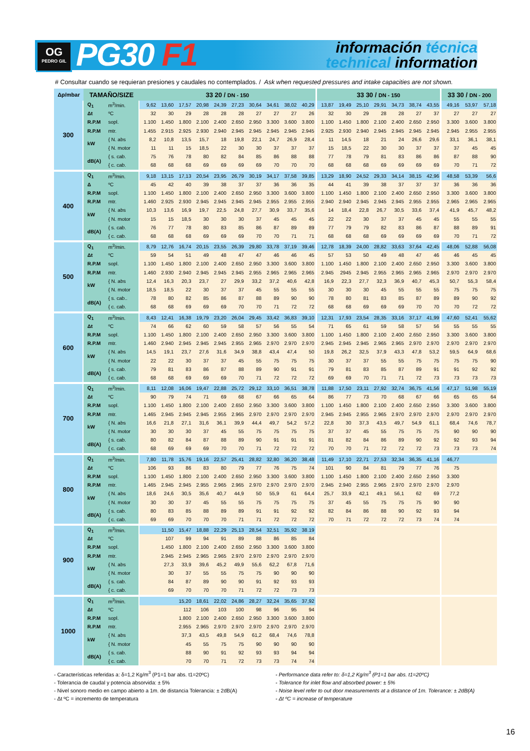OG
PEDRO GIL
PG30 F1
información técnica
technical information
# Consultar cuando se requieran presiones y caudales no contemplados. / Ask when requested pressures and intake capacities are not shown.
| Δp/mbar | TAMAÑO/SIZE | | 33 20 / DN - 150 | | | | | | | | | | 33 30 / DN - 150 | | | | | | | 33 30 / DN - 200 | | |
| --- | --- | --- | --- | --- | --- | --- | --- | --- | --- | --- | --- | --- | --- | --- | --- | --- | --- | --- | --- | --- | --- | --- |
| 300 | Q<sub>1</sub> | m<sup>3</sup>/min. | 9,62 | 13,60 | 17,57 | 20,98 | 24,39 | 27,23 | 30,64 | 34,61 | 38,02 | 40,29 | 13,87 | 19,49 | 25,10 | 29,91 | 34,73 | 38,74 | 43,55 | 49,16 | 53,97 | 57,18 |
| | Δt | ºC | 32 | 30 | 29 | 28 | 28 | 28 | 27 | 27 | 27 | 26 | 32 | 30 | 29 | 28 | 28 | 27 | 37 | 27 | 27 | 27 |
| | R.P.M | sopl. | 1.100 | 1.450 | 1.800 | 2.100 | 2.400 | 2.650 | 2.950 | 3.300 | 3.600 | 3.800 | 1.100 | 1.450 | 1.800 | 2.100 | 2.400 | 2.650 | 2.950 | 3.300 | 3.600 | 3.800 |
| | R.P.M | mtr. | 1.455 | 2.915 | 2.925 | 2.930 | 2.940 | 2.945 | 2.945 | 2.945 | 2.945 | 2.945 | 2.925 | 2.930 | 2.940 | 2.945 | 2.945 | 2.945 | 2.945 | 2.945 | 2.955 | 2.955 |
| | kW | { N. abs | 8,2 | 10,8 | 13,5 | 15,7 | 18 | 19,8 | 22,1 | 24,7 | 26,9 | 28,4 | 11 | 14,5 | 18 | 21 | 24 | 26,6 | 29,6 | 33,1 | 36,1 | 38,1 |
| | | { N. motor | 11 | 11 | 15 | 18,5 | 22 | 30 | 30 | 37 | 37 | 37 | 15 | 18,5 | 22 | 30 | 30 | 37 | 37 | 37 | 45 | 45 |
| | dB(A) | { s. cab. | 75 | 76 | 78 | 80 | 82 | 84 | 85 | 86 | 88 | 88 | 77 | 78 | 79 | 81 | 83 | 86 | 86 | 87 | 88 | 90 |
| | | { c. cab. | 68 | 68 | 68 | 69 | 69 | 69 | 69 | 70 | 70 | 70 | 68 | 68 | 68 | 69 | 69 | 69 | 69 | 70 | 71 | 72 |
| 400 | Q<sub>1</sub> | m<sup>3</sup>/min. | 9,18 | 13,15 | 17,13 | 20,54 | 23,95 | 26,79 | 30,19 | 34,17 | 37,58 | 39,85 | 13,29 | 18,90 | 24,52 | 29,33 | 34,14 | 38,15 | 42,96 | 48,58 | 53,39 | 56,6 |
| | Δ | ºC | 45 | 42 | 40 | 39 | 38 | 37 | 37 | 36 | 36 | 35 | 44 | 41 | 39 | 38 | 37 | 37 | 37 | 36 | 36 | 36 |
| | R.P.M | sopl. | 1.100 | 1.450 | 1.800 | 2.100 | 2.400 | 2.650 | 2.950 | 3.300 | 3.600 | 3.800 | 1.100 | 1.450 | 1.800 | 2.100 | 2.400 | 2.650 | 2.950 | 3.300 | 3.600 | 3.800 |
| | R.P.M | mtr. | 1.460 | 2.925 | 2.930 | 2.945 | 2.945 | 2.945 | 2.945 | 2.955 | 2.955 | 2.955 | 2.940 | 2.940 | 2.945 | 2.945 | 2.945 | 2.955 | 2.955 | 2.965 | 2.965 | 2.965 |
| | kW | { N. abs | 10,3 | 13,6 | 16,9 | 19,7 | 22,5 | 24,8 | 27,7 | 30,9 | 33,7 | 35,6 | 14 | 18,4 | 22,8 | 26,7 | 30,5 | 33,6 | 37,4 | 41,9 | 45,7 | 48,2 |
| | | { N. motor | 15 | 15 | 18,5 | 30 | 30 | 30 | 37 | 45 | 45 | 45 | 22 | 22 | 30 | 37 | 37 | 45 | 45 | 55 | 55 | 55 |
| | dB(A) | { s. cab. | 76 | 77 | 78 | 80 | 83 | 85 | 86 | 87 | 89 | 89 | 77 | 79 | 79 | 82 | 83 | 86 | 87 | 88 | 89 | 91 |
| | | { c. cab. | 68 | 68 | 68 | 69 | 69 | 69 | 70 | 70 | 71 | 71 | 68 | 68 | 68 | 69 | 69 | 69 | 69 | 70 | 71 | 72 |
| 500 | Q<sub>1</sub> | m<sup>3</sup>/min. | 8,79 | 12,76 | 16,74 | 20,15 | 23,55 | 26,39 | 29,80 | 33,78 | 37,19 | 39,46 | 12,78 | 18,39 | 24,00 | 28,82 | 33,63 | 37,64 | 42,45 | 48,06 | 52,88 | 56,08 |
| | Δt | ºC | 59 | 54 | 51 | 49 | 48 | 47 | 47 | 46 | 46 | 45 | 57 | 53 | 50 | 49 | 48 | 47 | 46 | 46 | 45 | 45 |
| | R.P.M | sopl. | 1.100 | 1.450 | 1.800 | 2.100 | 2.400 | 2.650 | 2.950 | 3.300 | 3.600 | 3.800 | 1.100 | 1.450 | 1.800 | 2.100 | 2.400 | 2.650 | 2.950 | 3.300 | 3.600 | 3.800 |
| | R.P.M | mtr. | 1.460 | 2.930 | 2.940 | 2.945 | 2.945 | 2.945 | 2.955 | 2.965 | 2.965 | 2.965 | 2.945 | 2945 | 2.945 | 2.955 | 2.965 | 2.965 | 2.965 | 2.970 | 2.970 | 2.970 |
| | kW | { N. abs | 12,4 | 16,3 | 20,3 | 23,7 | 27 | 29,9 | 33,2 | 37,2 | 40,6 | 42,8 | 16,9 | 22,3 | 27,7 | 32,3 | 36,9 | 40,7 | 45,3 | 50,7 | 55,3 | 58,4 |
| | | { N. motor | 18,5 | 18,5 | 22 | 30 | 37 | 37 | 45 | 55 | 55 | 55 | 30 | 30 | 30 | 45 | 55 | 55 | 55 | 75 | 75 | 75 |
| | dB(A) | { s. cab.. | 78 | 80 | 82 | 85 | 86 | 87 | 88 | 89 | 90 | 90 | 78 | 80 | 81 | 83 | 85 | 87 | 89 | 89 | 90 | 92 |
| | | { c. cab. | 68 | 68 | 69 | 69 | 69 | 70 | 70 | 71 | 72 | 72 | 68 | 68 | 69 | 69 | 69 | 70 | 70 | 70 | 72 | 72 |
| 600 | Q<sub>1</sub> | m<sup>3</sup>/min. | 8,43 | 12,41 | 16,38 | 19,79 | 23,20 | 26,04 | 29,45 | 33,42 | 36,83 | 39,10 | 12,31 | 17,93 | 23,54 | 28,35 | 33,16 | 37,17 | 41,99 | 47,60 | 52,41 | 55,62 |
| | Δt | ºC | 74 | 66 | 62 | 60 | 59 | 58 | 57 | 56 | 55 | 54 | 71 | 65 | 61 | 59 | 58 | 57 | 56 | 55 | 55 | 55 |
| | R.P.M | sopl. | 1.100 | 1.450 | 1.800 | 2.100 | 2.400 | 2.650 | 2.950 | 3.300 | 3.600 | 3.800 | 1.100 | 1.450 | 1.800 | 2.100 | 2.400 | 2.650 | 2.950 | 3.300 | 3.600 | 3.800 |
| | R.P.M | mtr. | 1.460 | 2.940 | 2.945 | 2.945 | 2.945 | 2.955 | 2.965 | 2.970 | 2.970 | 2.970 | 2.945 | 2.945 | 2.945 | 2.965 | 2.965 | 2.970 | 2.970 | 2.970 | 2.970 | 2.970 |
| | kW | { N. abs | 14,5 | 19,1 | 23,7 | 27,6 | 31,6 | 34,9 | 38,8 | 43,4 | 47,4 | 50 | 19,8 | 26,2 | 32,5 | 37,9 | 43,3 | 47,8 | 53,2 | 59,5 | 64,9 | 68,6 |
| | | { N. motor | 22 | 22 | 30 | 37 | 37 | 45 | 55 | 75 | 75 | 75 | 30 | 37 | 37 | 55 | 55 | 75 | 75 | 75 | 75 | 90 |
| | dB(A) | { s. cab. | 79 | 81 | 83 | 86 | 87 | 88 | 89 | 90 | 91 | 91 | 79 | 81 | 83 | 85 | 87 | 89 | 91 | 91 | 92 | 92 |
| | | { c. cab. | 68 | 68 | 69 | 69 | 69 | 70 | 71 | 72 | 72 | 72 | 69 | 69 | 70 | 71 | 71 | 72 | 73 | 73 | 73 | 73 |
| 700 | Q<sub>1</sub> | m<sup>3</sup>/min. | 8,11 | 12,08 | 16,06 | 19,47 | 22,88 | 25,72 | 29,12 | 33,10 | 36,51 | 38,78 | 11,88 | 17,50 | 23,11 | 27,92 | 32,74 | 36,75 | 41,56 | 47,17 | 51,98 | 55,19 |
| | Δt | ºC | 90 | 79 | 74 | 71 | 69 | 68 | 67 | 66 | 65 | 64 | 86 | 77 | 73 | 70 | 68 | 67 | 66 | 65 | 65 | 64 |
| | R.P.M | sopl. | 1.100 | 1.450 | 1.800 | 2.100 | 2.400 | 2.650 | 2.950 | 3.300 | 3.600 | 3.800 | 1.100 | 1.450 | 1.800 | 2.100 | 2.400 | 2.650 | 2.950 | 3.300 | 3.600 | 3.800 |
| | R.P.M | mtr. | 1.465 | 2.945 | 2.945 | 2.945 | 2.955 | 2.965 | 2.970 | 2.970 | 2.970 | 2.970 | 2.945 | 2.945 | 2.955 | 2.965 | 2.970 | 2.970 | 2.970 | 2.970 | 2.970 | 2.970 |
| | kW | { N. abs | 16,6 | 21,8 | 27,1 | 31,6 | 36,1 | 39,9 | 44,4 | 49,7 | 54,2 | 57,2 | 22,8 | 30 | 37,3 | 43,5 | 49,7 | 54,9 | 61,1 | 68,4 | 74,6 | 78,7 |
| | | { N. motor | 30 | 30 | 30 | 37 | 45 | 55 | 75 | 75 | 75 | 75 | 37 | 37 | 45 | 55 | 75 | 75 | 75 | 90 | 90 | 90 |
| | dB(A) | { s. cab. | 80 | 82 | 84 | 87 | 88 | 89 | 90 | 91 | 91 | 91 | 81 | 82 | 84 | 86 | 89 | 90 | 92 | 92 | 93 | 94 |
| | | { c. cab. | 68 | 69 | 69 | 69 | 70 | 70 | 71 | 72 | 72 | 72 | 70 | 70 | 71 | 72 | 72 | 72 | 73 | 73 | 73 | 74 |
| 800 | Q<sub>1</sub> | m<sup>3</sup>/min. | 7,80 | 11,78 | 15,76 | 19,16 | 22,57 | 25,41 | 28,82 | 32,80 | 36,20 | 38,48 | 11,49 | 17,10 | 22,71 | 27,53 | 32,34 | 36,35 | 41,16 | 46,77 | | |
| | Δt | ºC | 106 | 93 | 86 | 83 | 80 | 79 | 77 | 76 | 75 | 74 | 101 | 90 | 84 | 81 | 79 | 77 | 76 | 75 | | |
| | R.P.M | sopl. | 1.100 | 1.450 | 1.800 | 2.100 | 2.400 | 2.650 | 2.950 | 3.300 | 3.600 | 3.800 | 1.100 | 1.450 | 1.800 | 2.100 | 2.400 | 2.650 | 2.950 | 3.300 | | |
| | R.P.M | mtr. | 1.465 | 2.945 | 2.945 | 2.955 | 2.965 | 2.965 | 2.970 | 2.970 | 2.970 | 2.970 | 2.945 | 2.940 | 2.955 | 2.965 | 2.970 | 2.970 | 2.970 | 2.970 | | |
| | kW | { N. abs | 18,6 | 24,6 | 30,5 | 35,6 | 40,7 | 44,9 | 50 | 55,9 | 61 | 64,4 | 25,7 | 33,9 | 42,1 | 49,1 | 56,1 | 62 | 69 | 77,2 | | |
| | | { N. motor | 30 | 30 | 37 | 45 | 55 | 55 | 75 | 75 | 75 | 75 | 37 | 45 | 55 | 75 | 75 | 75 | 90 | 90 | | |
| | dB(A) | { s. cab. | 80 | 83 | 85 | 88 | 89 | 89 | 91 | 91 | 92 | 92 | 82 | 84 | 86 | 88 | 90 | 92 | 93 | 94 | | |
| | | { c. cab. | 69 | 69 | 70 | 70 | 70 | 71 | 71 | 72 | 72 | 72 | 70 | 71 | 72 | 72 | 72 | 73 | 74 | 74 | | |
| 900 | Q<sub>1</sub> | m<sup>3</sup>/min. | | 11,50 | 15,47 | 18,88 | 22,29 | 25,13 | 28,54 | 32,51 | 35,92 | 38.19 | | | | | | | | | | |
| | Δt | ºC | | 107 | 99 | 94 | 91 | 89 | 88 | 86 | 85 | 84 | | | | | | | | | | |
| | R.P.M | sopl. | | 1.450 | 1.800 | 2.100 | 2.400 | 2.650 | 2.950 | 3.300 | 3.600 | 3.800 | | | | | | | | | | |
| | R.P.M | mtr. | | 2.945 | 2.945 | 2.965 | 2.965 | 2.970 | 2.970 | 2.970 | 2.970 | 2.970 | | | | | | | | | | |
| | kW | { N. abs | | 27,3 | 33,9 | 39,6 | 45,2 | 49,9 | 55,6 | 62,2 | 67,8 | 71,6 | | | | | | | | | | |
| | | { N. motor | | 30 | 37 | 55 | 55 | 75 | 75 | 90 | 90 | 90 | | | | | | | | | | |
| | dB(A) | { s. cab. | | 84 | 87 | 89 | 90 | 90 | 91 | 92 | 93 | 93 | | | | | | | | | | |
| | | { c. cab. | | 69 | 70 | 70 | 70 | 71 | 72 | 72 | 73 | 73 | | | | | | | | | | |
| 1000 | Q<sub>1</sub> | m<sup>3</sup>/min. | | | 15,20 | 18,61 | 22,02 | 24,86 | 28,27 | 32,24 | 35,65 | 37,92 | | | | | | | | | | |
| | Δt | ºC | | | 112 | 106 | 103 | 100 | 98 | 96 | 95 | 94 | | | | | | | | | | |
| | R.P.M | sopl. | | | 1.800 | 2.100 | 2.400 | 2.650 | 2.950 | 3.300 | 3.600 | 3.800 | | | | | | | | | | |
| | R.P.M | mtr. | | | 2.955 | 2.965 | 2.970 | 2.970 | 2.970 | 2.970 | 2.970 | 2.970 | | | | | | | | | | |
| | kW | { N. abs | | | 37,3 | 43,5 | 49,8 | 54,9 | 61,2 | 68,4 | 74,6 | 78,8 | | | | | | | | | | |
| | | { N. motor | | | 45 | 55 | 75 | 75 | 90 | 90 | 90 | 90 | | | | | | | | | | |
| | dB(A) | { s. cab. | | | 88 | 90 | 91 | 92 | 93 | 93 | 94 | 94 | | | | | | | | | | |
| | | { c. cab. | | | 70 | 70 | 71 | 72 | 73 | 73 | 74 | 74 | | | | | | | | | | |
- Características referidas a: δ=1,2 Kg/m<sup>3</sup> (P1=1 bar abs. t1=20ºC)
- Tolerancia de caudal y potencia absorvida: ± 5%
- Nivel sonoro medio en campo abierto a 1m. de distancia Tolerancia: ± 2dB(A)
- Δt ºC = incremento de temperatura
- Performance data refer to: δ=1,2 Kg/m<sup>3</sup> (P1=1 bar abs. t1=20ºC)
- Tolerance for inlet flow and absorbed power: ± 5%
- Noise level refer to out door measurements at a distance of 1m. Tolerance: ± 2dB(A)
- Δt ºC = increase of temperature
16